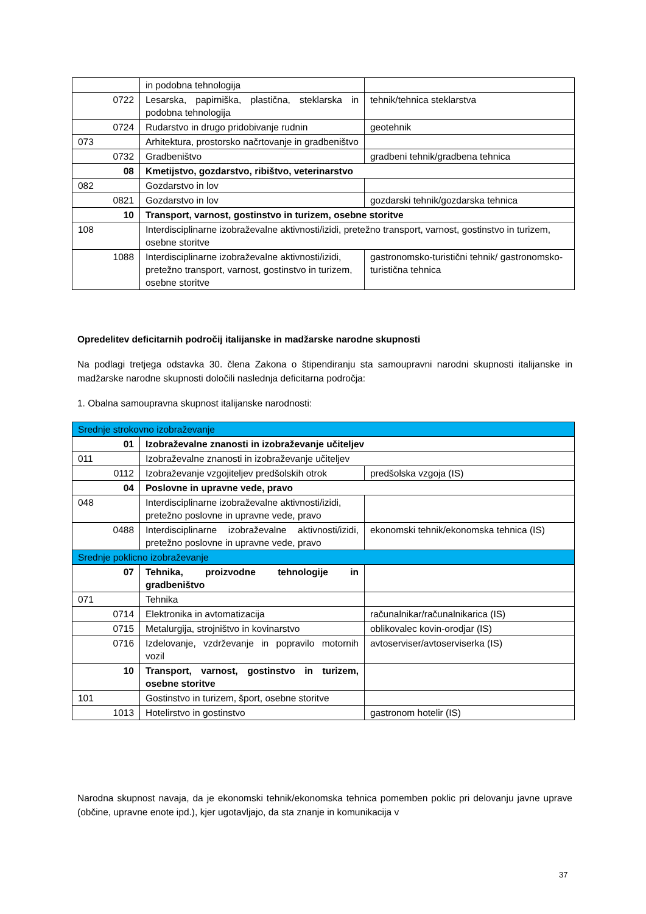| | in podobna tehnologija | |
| 0722 | Lesarska, papirniška, plastična, steklarska in podobna tehnologija | tehnik/tehnica steklarstva |
| 0724 | Rudarstvo in drugo pridobivanje rudnin | geotehnik |
| 073 | Arhitektura, prostorsko načrtovanje in gradbeništvo | |
| 0732 | Gradbeništvo | gradbeni tehnik/gradbena tehnica |
| 08 | Kmetijstvo, gozdarstvo, ribištvo, veterinarstvo | |
| 082 | Gozdarstvo in lov | |
| 0821 | Gozdarstvo in lov | gozdarski tehnik/gozdarska tehnica |
| 10 | Transport, varnost, gostinstvo in turizem, osebne storitve | |
| 108 | Interdisciplinarne izobraževalne aktivnosti/izidi, pretežno transport, varnost, gostinstvo in turizem, osebne storitve | |
| 1088 | Interdisciplinarne izobraževalne aktivnosti/izidi, pretežno transport, varnost, gostinstvo in turizem, osebne storitve | gastronomsko-turistični tehnik/ gastronomsko-turistična tehnica |
Opredelitev deficitarnih področij italijanske in madžarske narodne skupnosti
Na podlagi tretjega odstavka 30. člena Zakona o štipendiranju sta samoupravni narodni skupnosti italijanske in madžarske narodne skupnosti določili naslednja deficitarna področja:
1. Obalna samoupravna skupnost italijanske narodnosti:
| Srednje strokovno izobraževanje | | |
| 01 | Izobraževalne znanosti in izobraževanje učiteljev | |
| 011 | Izobraževalne znanosti in izobraževanje učiteljev | |
| 0112 | Izobraževanje vzgojiteljev predšolskih otrok | predšolska vzgoja (IS) |
| 04 | Poslovne in upravne vede, pravo | |
| 048 | Interdisciplinarne izobraževalne aktivnosti/izidi, pretežno poslovne in upravne vede, pravo | |
| 0488 | Interdisciplinarne izobraževalne aktivnosti/izidi, pretežno poslovne in upravne vede, pravo | ekonomski tehnik/ekonomska tehnica (IS) |
| Srednje poklicno izobraževanje | | |
| 07 | Tehnika, proizvodne tehnologije in gradbeništvo | |
| 071 | Tehnika | |
| 0714 | Elektronika in avtomatizacija | računalnikar/računalnikarica (IS) |
| 0715 | Metalurgija, strojništvo in kovinarstvo | oblikovalec kovin-orodjar (IS) |
| 0716 | Izdelovanje, vzdrževanje in popravilo motornih vozil | avtoserviser/avtoserviserka (IS) |
| 10 | Transport, varnost, gostinstvo in turizem, osebne storitve | |
| 101 | Gostinstvo in turizem, šport, osebne storitve | |
| 1013 | Hotelirstvo in gostinstvo | gastronom hotelir (IS) |
Narodna skupnost navaja, da je ekonomski tehnik/ekonomska tehnica pomemben poklic pri delovanju javne uprave (občine, upravne enote ipd.), kjer ugotavljajo, da sta znanje in komunikacija v
37